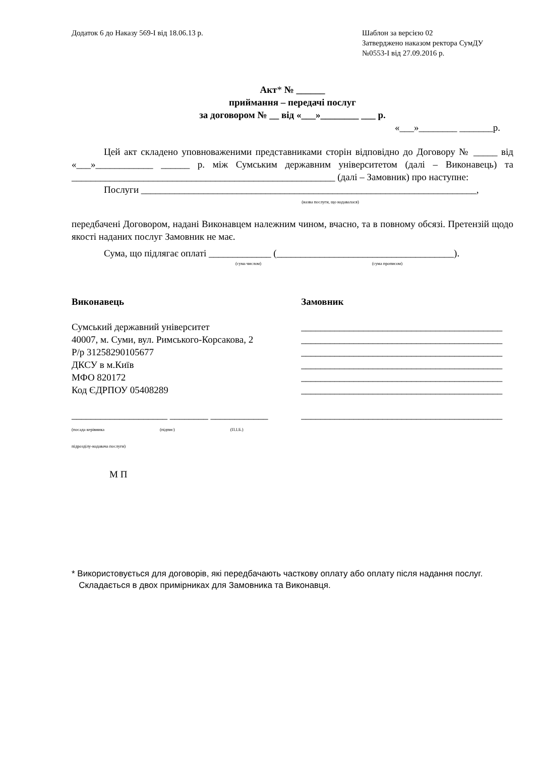Додаток 6 до Наказу 569-І від 18.06.13 р.
Шаблон за версією 02
Затверджено наказом ректора СумДУ
№0553-І від 27.09.2016 р.
Акт* № ______
приймання – передачі послуг
за договором № __ від «___»________ ___ р.
«___»________ _______р.
Цей акт складено уповноваженими представниками сторін відповідно до Договору № _____ від «___»____________ ______ р. між Сумським державним університетом (далі – Виконавець) та _______________________________________________________ (далі – Замовник) про наступне:
Послуги ______________________________________________________________________,
(назва послуги, що надавалася)
передбачені Договором, надані Виконавцем належним чином, вчасно, та в повному обсязі. Претензій щодо якості наданих послуг Замовник не має.
Сума, що підлягає оплаті _____________ (_____________________________________).
(сума числом) (сума прописом)
Виконавець
Сумський державний університет
40007, м. Суми, вул. Римського-Корсакова, 2
Р/р 31258290105677
ДКСУ в м.Київ
МФО 820172
Код ЄДРПОУ 05408289
____________________ ________ ____________
(посада керівника (підпис) (П.І.Б.)
підрозділу-надавача послуги)
М П
Замовник
__________________________________________
__________________________________________
__________________________________________
__________________________________________
__________________________________________
__________________________________________
__________________________________________
* Використовується для договорів, які передбачають часткову оплату або оплату після надання послуг.
Складається в двох примірниках для Замовника та Виконавця.